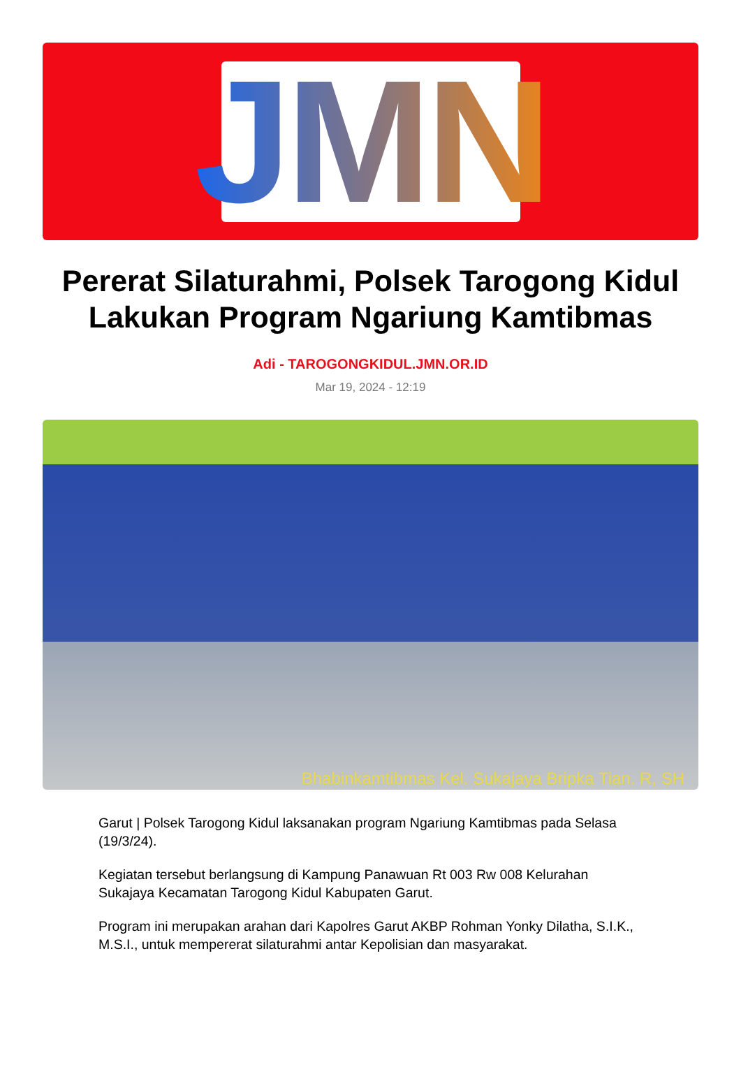JMN
Pererat Silaturahmi, Polsek Tarogong Kidul Lakukan Program Ngariung Kamtibmas
Adi - TAROGONGKIDUL.JMN.OR.ID
Mar 19, 2024 - 12:19
Bhabinkamtibmas Kel. Sukajaya Bripka Tian. R, SH
Garut | Polsek Tarogong Kidul laksanakan program Ngariung Kamtibmas pada Selasa (19/3/24).
Kegiatan tersebut berlangsung di Kampung Panawuan Rt 003 Rw 008 Kelurahan Sukajaya Kecamatan Tarogong Kidul Kabupaten Garut.
Program ini merupakan arahan dari Kapolres Garut AKBP Rohman Yonky Dilatha, S.I.K., M.S.I., untuk mempererat silaturahmi antar Kepolisian dan masyarakat.